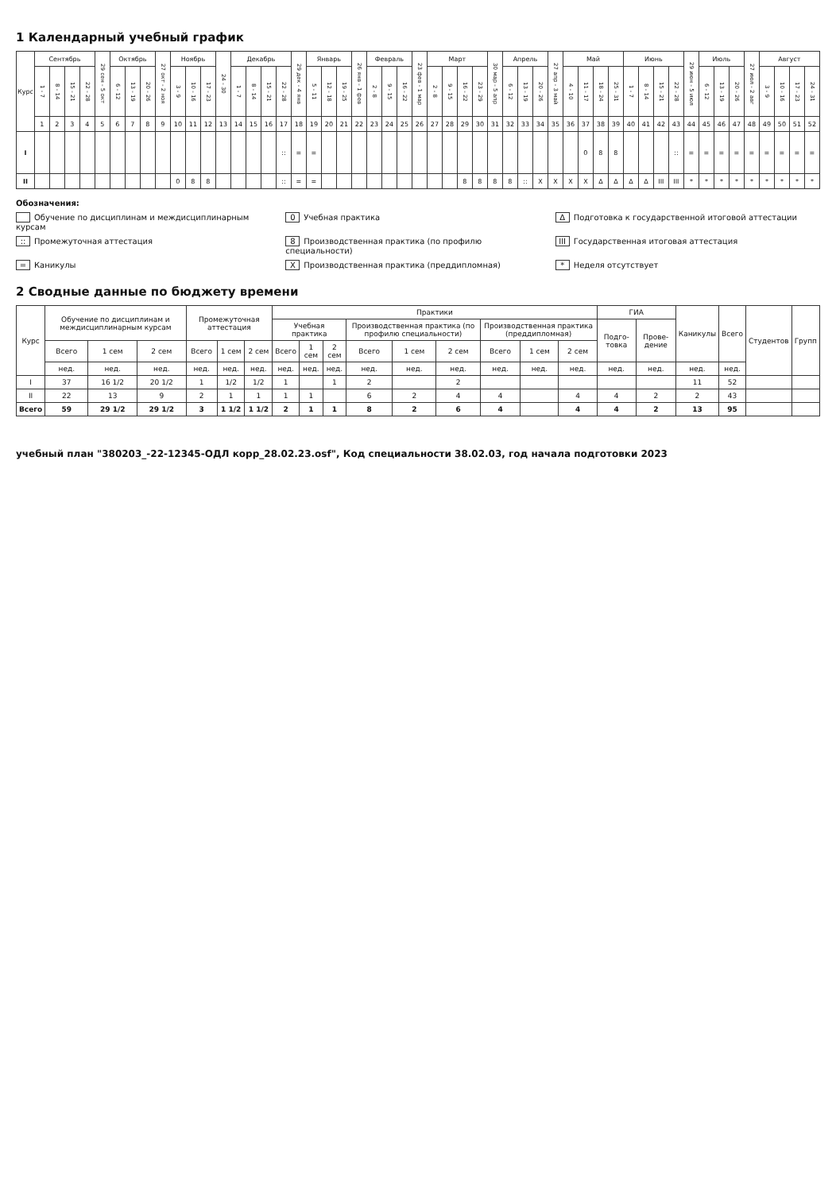1 Календарный учебный график
| Курс | Сентябрь | | | | 29 сен - 5 окт | Октябрь | | | 27 окт - 2 ноя | Ноябрь | | | 24 - 30 | Декабрь | | | | 29 дек - 4 янв | Январь | | | 26 янв - 1 фев | Февраль | | | 23 фев - 1 мар | Март | | | | 30 мар - 5 апр | Апрель | | | 27 апр - 3 май | Май | | | | Июнь | | | | 29 июн - 5 июл | Июль | | | 27 июл - 2 авг | Август | | | |
| --- | --- | --- | --- | --- | --- | --- | --- | --- | --- | --- | --- | --- | --- | --- | --- | --- | --- | --- | --- | --- | --- | --- | --- | --- | --- | --- | --- | --- | --- | --- | --- | --- | --- | --- | --- | --- | --- | --- | --- | --- | --- | --- | --- | --- | --- | --- | --- | --- | --- | --- | --- | --- |
| | 1 - 7 | 8 - 14 | 15 - 21 | 22 - 28 | | 6 - 12 | 13 - 19 | 20 - 26 | | 3 - 9 | 10 - 16 | 17 - 23 | | 1 - 7 | 8 - 14 | 15 - 21 | 22 - 28 | | 5 - 11 | 12 - 18 | 19 - 25 | | 2 - 8 | 9 - 15 | 16 - 22 | | 2 - 8 | 9 - 15 | 16 - 22 | 23 - 29 | | 6 - 12 | 13 - 19 | 20 - 26 | | 4 - 10 | 11 - 17 | 18 - 24 | 25 - 31 | 1 - 7 | 8 - 14 | 15 - 21 | 22 - 28 | | 6 - 12 | 13 - 19 | 20 - 26 | | 3 - 9 | 10 - 16 | 17 - 23 | 24 - 31 |
| | 1 | 2 | 3 | 4 | 5 | 6 | 7 | 8 | 9 | 10 | 11 | 12 | 13 | 14 | 15 | 16 | 17 | 18 | 19 | 20 | 21 | 22 | 23 | 24 | 25 | 26 | 27 | 28 | 29 | 30 | 31 | 32 | 33 | 34 | 35 | 36 | 37 | 38 | 39 | 40 | 41 | 42 | 43 | 44 | 45 | 46 | 47 | 48 | 49 | 50 | 51 | 52 |
| I | | | | | | | | | | | | | | | | | :: | = | = | | | | | | | | | | | | | | | | | | 0 | 8 | 8 | | | | :: | = | = | = | = | = | = | = | = | = |
| II | | | | | | | | | | 0 | 8 | 8 | | | | | :: | = | = | | | | | | | | | | 8 | 8 | 8 | 8 | :: | X | X | X | X | Δ | Δ | Δ | Δ | III | III | * | * | * | * | * | * | * | * | * |
Обозначения:
Обучение по дисциплинам и междисциплинарным курсам
0 Учебная практика
Δ Подготовка к государственной итоговой аттестации
:: Промежуточная аттестация
8 Производственная практика (по профилю специальности)
III Государственная итоговая аттестация
= Каникулы
X Производственная практика (преддипломная)
* Неделя отсутствует
2 Сводные данные по бюджету времени
| Курс | Обучение по дисциплинам и междисциплинарным курсам | | | Промежуточная аттестация | | | Практики | | | | | | | | | ГИА | | Каникулы | Всего | Студентов | Групп |
| --- | --- | --- | --- | --- | --- | --- | --- | --- | --- | --- | --- | --- | --- | --- | --- | --- | --- | --- | --- | --- | --- |
| | | | | | | | Учебная практика | | | Производственная практика (по профилю специальности) | | | Производственная практика (преддипломная) | | | Подго-товка | Прове-дение | | | | |
| | Всего | 1 сем | 2 сем | Всего | 1 сем | 2 сем | Всего | 1 сем | 2 сем | Всего | 1 сем | 2 сем | Всего | 1 сем | 2 сем | | | | | | |
| | нед. | нед. | нед. | нед. | нед. | нед. | нед. | нед. | нед. | нед. | нед. | нед. | нед. | нед. | нед. | нед. | нед. | нед. | нед. | | |
| I | 37 | 16 1/2 | 20 1/2 | 1 | 1/2 | 1/2 | 1 | | 1 | 2 | | 2 | | | | | | 11 | 52 | | |
| II | 22 | 13 | 9 | 2 | 1 | 1 | 1 | 1 | | 6 | 2 | 4 | 4 | | 4 | 4 | 2 | 2 | 43 | | |
| Всего | 59 | 29 1/2 | 29 1/2 | 3 | 1 1/2 | 1 1/2 | 2 | 1 | 1 | 8 | 2 | 6 | 4 | | 4 | 4 | 2 | 13 | 95 | | |
учебный план "380203_-22-12345-ОДЛ корр_28.02.23.osf", Код специальности 38.02.03, год начала подготовки 2023